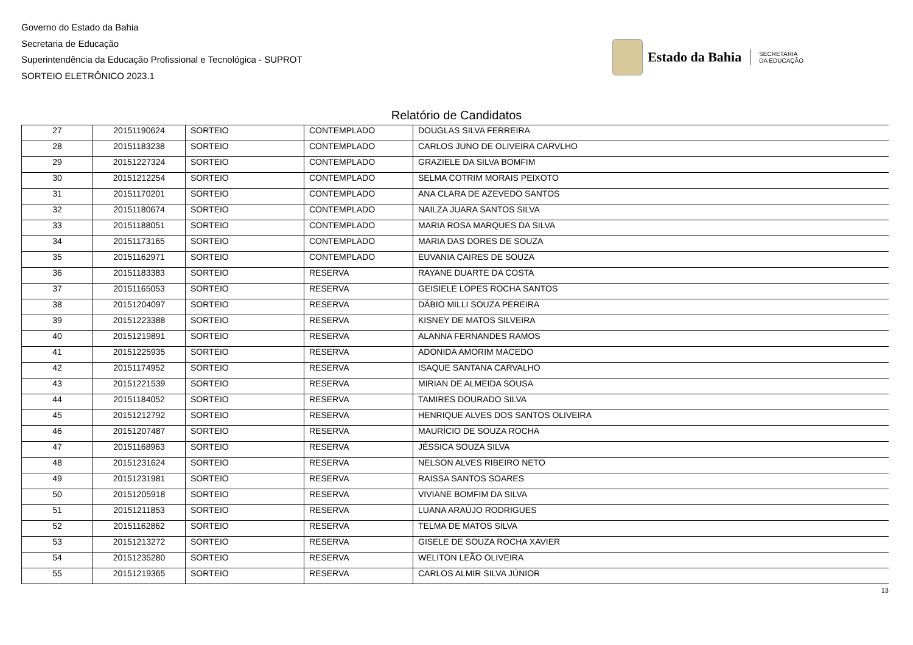Governo do Estado da Bahia
Secretaria de Educação
Superintendência da Educação Profissional e Tecnológica - SUPROT
SORTEIO ELETRÔNICO 2023.1
Estado da Bahia SECRETARIA
DA EDUCAÇÃO
Relatório de Candidatos
| 27 | 20151190624 | SORTEIO | CONTEMPLADO | DOUGLAS SILVA FERREIRA |
| 28 | 20151183238 | SORTEIO | CONTEMPLADO | CARLOS JUNO DE OLIVEIRA CARVLHO |
| 29 | 20151227324 | SORTEIO | CONTEMPLADO | GRAZIELE DA SILVA BOMFIM |
| 30 | 20151212254 | SORTEIO | CONTEMPLADO | SELMA COTRIM MORAIS PEIXOTO |
| 31 | 20151170201 | SORTEIO | CONTEMPLADO | ANA CLARA DE AZEVEDO SANTOS |
| 32 | 20151180674 | SORTEIO | CONTEMPLADO | NAILZA JUARA SANTOS SILVA |
| 33 | 20151188051 | SORTEIO | CONTEMPLADO | MARIA ROSA MARQUES DA SILVA |
| 34 | 20151173165 | SORTEIO | CONTEMPLADO | MARIA DAS DORES DE SOUZA |
| 35 | 20151162971 | SORTEIO | CONTEMPLADO | EUVANIA CAIRES DE SOUZA |
| 36 | 20151183383 | SORTEIO | RESERVA | RAYANE DUARTE DA COSTA |
| 37 | 20151165053 | SORTEIO | RESERVA | GEISIELE LOPES ROCHA SANTOS |
| 38 | 20151204097 | SORTEIO | RESERVA | DÁBIO MILLI SOUZA PEREIRA |
| 39 | 20151223388 | SORTEIO | RESERVA | KISNEY DE MATOS SILVEIRA |
| 40 | 20151219891 | SORTEIO | RESERVA | ALANNA FERNANDES RAMOS |
| 41 | 20151225935 | SORTEIO | RESERVA | ADONIDA AMORIM MACEDO |
| 42 | 20151174952 | SORTEIO | RESERVA | ISAQUE SANTANA CARVALHO |
| 43 | 20151221539 | SORTEIO | RESERVA | MIRIAN DE ALMEIDA SOUSA |
| 44 | 20151184052 | SORTEIO | RESERVA | TAMIRES DOURADO SILVA |
| 45 | 20151212792 | SORTEIO | RESERVA | HENRIQUE ALVES DOS SANTOS OLIVEIRA |
| 46 | 20151207487 | SORTEIO | RESERVA | MAURÍCIO DE SOUZA ROCHA |
| 47 | 20151168963 | SORTEIO | RESERVA | JÉSSICA SOUZA SILVA |
| 48 | 20151231624 | SORTEIO | RESERVA | NELSON ALVES RIBEIRO NETO |
| 49 | 20151231981 | SORTEIO | RESERVA | RAISSA SANTOS SOARES |
| 50 | 20151205918 | SORTEIO | RESERVA | VIVIANE BOMFIM DA SILVA |
| 51 | 20151211853 | SORTEIO | RESERVA | LUANA ARAÚJO RODRIGUES |
| 52 | 20151162862 | SORTEIO | RESERVA | TELMA DE MATOS SILVA |
| 53 | 20151213272 | SORTEIO | RESERVA | GISELE DE SOUZA ROCHA XAVIER |
| 54 | 20151235280 | SORTEIO | RESERVA | WELITON LEÃO OLIVEIRA |
| 55 | 20151219365 | SORTEIO | RESERVA | CARLOS ALMIR SILVA JÚNIOR |
13